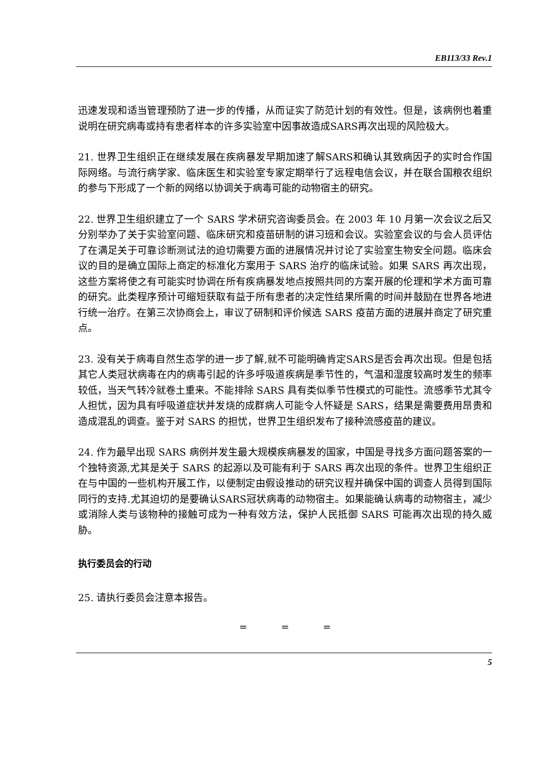EB113/33 Rev.1
迅速发现和适当管理预防了进一步的传播，从而证实了防范计划的有效性。但是，该病例也着重说明在研究病毒或持有患者样本的许多实验室中因事故造成SARS再次出现的风险极大。
21. 世界卫生组织正在继续发展在疾病暴发早期加速了解SARS和确认其致病因子的实时合作国际网络。与流行病学家、临床医生和实验室专家定期举行了远程电信会议，并在联合国粮农组织的参与下形成了一个新的网络以协调关于病毒可能的动物宿主的研究。
22. 世界卫生组织建立了一个 SARS 学术研究咨询委员会。在 2003 年 10 月第一次会议之后又分别举办了关于实验室问题、临床研究和疫苗研制的讲习班和会议。实验室会议的与会人员评估了在满足关于可靠诊断测试法的迫切需要方面的进展情况并讨论了实验室生物安全问题。临床会议的目的是确立国际上商定的标准化方案用于 SARS 治疗的临床试验。如果 SARS 再次出现，这些方案将使之有可能实时协调在所有疾病暴发地点按照共同的方案开展的伦理和学术方面可靠的研究。此类程序预计可缩短获取有益于所有患者的决定性结果所需的时间并鼓励在世界各地进行统一治疗。在第三次协商会上，审议了研制和评价候选 SARS 疫苗方面的进展并商定了研究重点。
23. 没有关于病毒自然生态学的进一步了解,就不可能明确肯定SARS是否会再次出现。但是包括其它人类冠状病毒在内的病毒引起的许多呼吸道疾病是季节性的，气温和湿度较高时发生的频率较低，当天气转冷就卷土重来。不能排除 SARS 具有类似季节性模式的可能性。流感季节尤其令人担忧，因为具有呼吸道症状并发烧的成群病人可能令人怀疑是 SARS，结果是需要费用昂贵和造成混乱的调查。鉴于对 SARS 的担忧，世界卫生组织发布了接种流感疫苗的建议。
24. 作为最早出现 SARS 病例并发生最大规模疾病暴发的国家，中国是寻找多方面问题答案的一个独特资源,尤其是关于 SARS 的起源以及可能有利于 SARS 再次出现的条件。世界卫生组织正在与中国的一些机构开展工作，以便制定由假设推动的研究议程并确保中国的调查人员得到国际同行的支持.尤其迫切的是要确认SARS冠状病毒的动物宿主。如果能确认病毒的动物宿主，减少或消除人类与该物种的接触可成为一种有效方法，保护人民抵御 SARS 可能再次出现的持久威胁。
执行委员会的行动
25. 请执行委员会注意本报告。
= = =
5